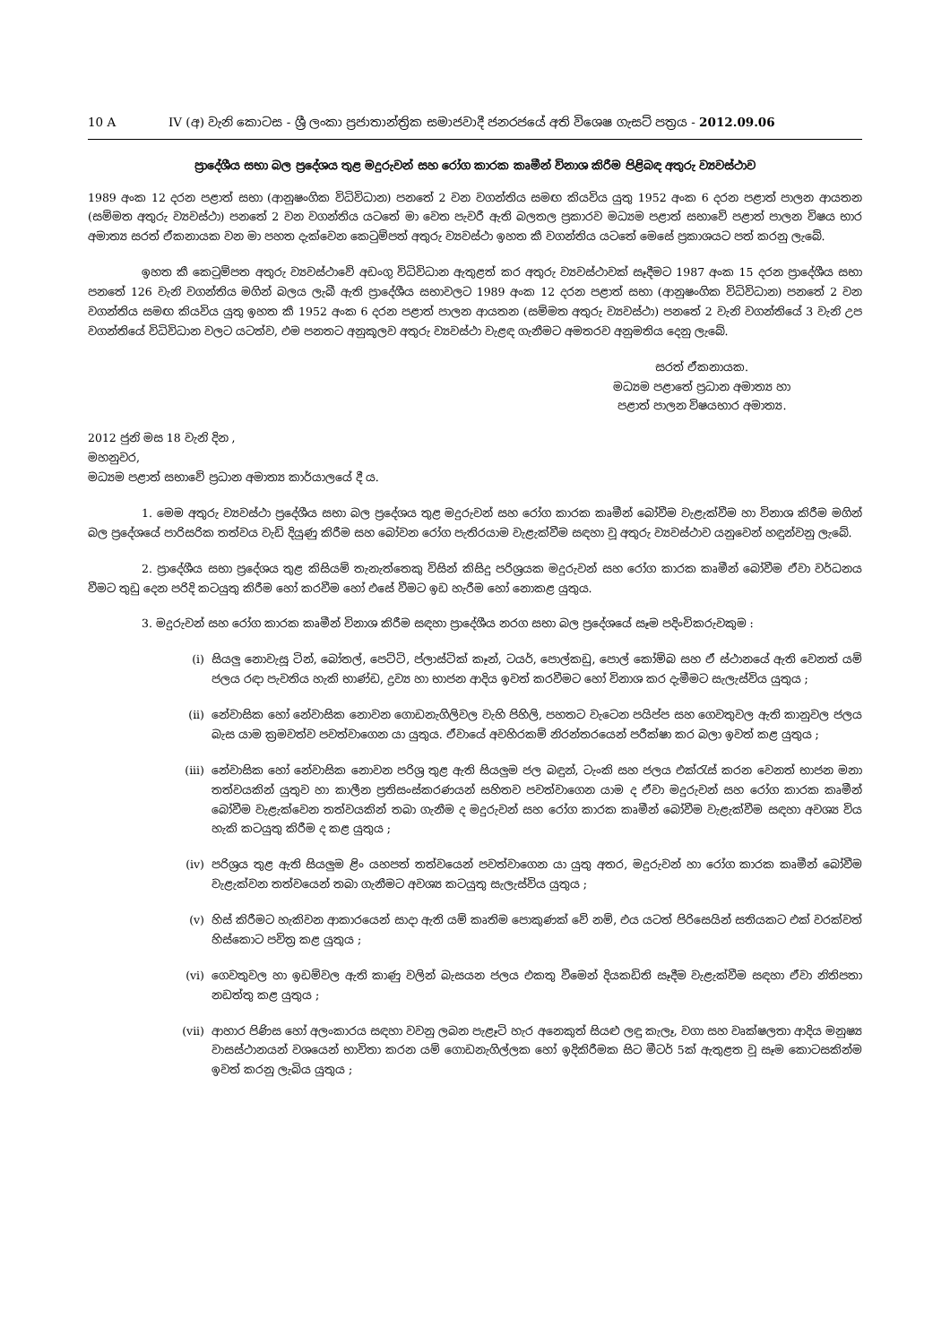10 A IV (අ) වැනි කොටස - ශ්‍රී ලංකා ප්‍රජාතාන්ත්‍රික සමාජවාදී ජනරජයේ අති විශෙෂ ගැසට් පත්‍රය - 2012.09.06
ප්‍රාදේශීය සභා බල ප්‍රදේශය තුළ මදුරුවන් සහ රෝග කාරක කෘමීන් විනාශ කිරීම පිළිබඳ අතුරු ව්‍යවස්ථාව
1989 අංක 12 දරන පළාත් සභා (ආනුෂංගික විධිවිධාන) පනතේ 2 වන වගන්තිය සමඟ කියවිය යුතු 1952 අංක 6 දරන පළාත් පාලන ආයතන (සම්මත අතුරු ව්‍යවස්ථා) පනතේ 2 වන වගන්තිය යටතේ මා වෙත පැවරී ඇති බලතල ප්‍රකාරව මධ්‍යම පළාත් සභාවේ පළාත් පාලන විෂය භාර අමාත්‍ය සරත් ඒකනායක වන මා පහත දැක්වෙන කෙටුම්පත් අතුරු ව්‍යවස්ථා ඉහත කී වගන්තිය යටතේ මෙසේ ප්‍රකාශයට පත් කරනු ලැබේ.
ඉහත කී කෙටුම්පත අතුරු ව්‍යවස්ථාවේ අඩංගු විධිවිධාන ඇතුළත් කර අතුරු ව්‍යවස්ථාවක් සෑදීමට 1987 අංක 15 දරන ප්‍රාදේශීය සභා පනතේ 126 වැනි වගන්තිය මගින් බලය ලැබී ඇති ප්‍රාදේශීය සභාවලට 1989 අංක 12 දරන පළාත් සභා (ආනුෂංගික විධිවිධාන) පනතේ 2 වන වගන්තිය සමඟ කියවිය යුතු ඉහත කී 1952 අංක 6 දරන පළාත් පාලන ආයතන (සම්මත අතුරු ව්‍යවස්ථා) පනතේ 2 වැනි වගන්තියේ 3 වැනි උප වගන්තියේ විධිවිධාන වලට යටත්ව, එම පනතට අනුකූලව අතුරු ව්‍යවස්ථා වැළඳ ගැනීමට අමතරව අනුමතිය දෙනු ලැබේ.
සරත් ඒකනායක.
මධ්‍යම පළාතේ ප්‍රධාන අමාත්‍ය හා
පළාත් පාලන විෂයභාර අමාත්‍ය.
2012 ජුනි මස 18 වැනි දින ,
මහනුවර,
මධ්‍යම පළාත් සභාවේ ප්‍රධාන අමාත්‍ය කාර්යාලයේ දී ය.
1. මෙම අතුරු ව්‍යවස්ථා ප්‍රදේශීය සභා බල ප්‍රදේශය තුළ මදුරුවන් සහ රෝග කාරක කෘමීන් බෝවීම වැළැක්වීම හා විනාශ කිරීම මගින් බල ප්‍රදේශයේ පාරිසරික තත්වය වැඩි දියුණු කිරීම සහ බෝවන රෝග පැතිරයාම වැළැක්වීම සඳහා වූ අතුරු ව්‍යවස්ථාව යනුවෙන් හඳුන්වනු ලැබේ.
2. ප්‍රාදේශීය සභා ප්‍රදේශය තුළ කිසියම් තැනැත්තෙකු විසින් කිසිදු පරිශ්‍රයක මදුරුවන් සහ රෝග කාරක කෘමීන් බෝවීම ඒවා වර්ධනය වීමට තුඩු දෙන පරිදි කටයුතු කිරීම හෝ කරවීම හෝ එසේ වීමට ඉඩ හැරීම හෝ නොකළ යුතුය.
3. මදුරුවන් සහ රෝග කාරක කෘමීන් විනාශ කිරීම සඳහා ප්‍රාදේශීය නරග සභා බල ප්‍රදේශයේ සෑම පදිංචිකරුවකුම :
(i) සියලු නොවැසූ ටින්, බෝතල්, පෙට්ටි, ප්ලාස්ටික් කෑන්, ටයර්, පොල්කඩු, පොල් කෝම්බ සහ ඒ ස්ථානයේ ඇති වෙනත් යම් ජලය රඳා පැවතිය හැකි භාණ්ඩ, ද්‍රව්‍ය හා භාජන ආදිය ඉවත් කරවීමට හෝ විනාශ කර දැමීමට සැලැස්විය යුතුය ;
(ii) නේවාසික හෝ නේවාසික නොවන ගොඩනැගිලිවල වැහි පිහිලි, පහතට වැටෙන පයිප්ප සහ ගෙවතුවල ඇති කානුවල ජලය බැස යාම ක්‍රමවත්ව පවත්වාගෙන යා යුතුය. ඒවායේ අවහිරකම් නිරන්තරයෙන් පරීක්ෂා කර බලා ඉවත් කළ යුතුය ;
(iii) නේවාසික හෝ නේවාසික නොවන පරිශ්‍ර තුළ ඇති සියලුම ජල බඳුන්, ටැංකි සහ ජලය එක්රැස් කරන වෙනත් භාජන මනා තත්වයකින් යුතුව හා කාලීන ප්‍රතිසංස්කරණයන් සහිතව පවත්වාගෙන යාම ද ඒවා මදුරුවන් සහ රෝග කාරක කෘමීන් බෝවීම වැළැක්වෙන තත්වයකින් තබා ගැනීම ද මදුරුවන් සහ රෝග කාරක කෘමීන් බෝවීම වැළැක්වීම සඳහා අවශ්‍ය විය හැකි කටයුතු කිරීම ද කළ යුතුය ;
(iv) පරිශ්‍රය තුළ ඇති සියලුම ළිං යහපත් තත්වයෙන් පවත්වාගෙන යා යුතු අතර, මදුරුවන් හා රෝග කාරක කෘමීන් බෝවීම වැළැක්වන තත්වයෙන් තබා ගැනීමට අවශ්‍ය කටයුතු සැලැස්විය යුතුය ;
(v) හිස් කිරීමට හැකිවන ආකාරයෙන් සාදා ඇති යම් කෘතිම පොකුණක් වේ නම්, එය යටත් පිරිසෙයින් සතියකට එක් වරක්වත් හිස්කොට පවිත්‍ර කළ යුතුය ;
(vi) ගෙවතුවල හා ඉඩම්වල ඇති කාණු වලින් බැසයන ජලය එකතු වීමෙන් දියකඩිති සෑදීම වැළැක්වීම සඳහා ඒවා නිතිපතා නඩත්තු කළ යුතුය ;
(vii) ආහාර පිණිස හෝ අලංකාරය සඳහා වවනු ලබන පැළෑටි හැර අනෙකුත් සියළු ලඳු කැලෑ, වගා සහ වෘක්ෂලතා ආදිය මනුෂ්‍ය වාසස්ථානයන් වශයෙන් භාවිතා කරන යම් ගොඩනැගිල්ලක හෝ ඉදිකිරීමක සිට මීටර් 5ක් ඇතුළත වූ සෑම කොටසකින්ම ඉවත් කරනු ලැබිය යුතුය ;